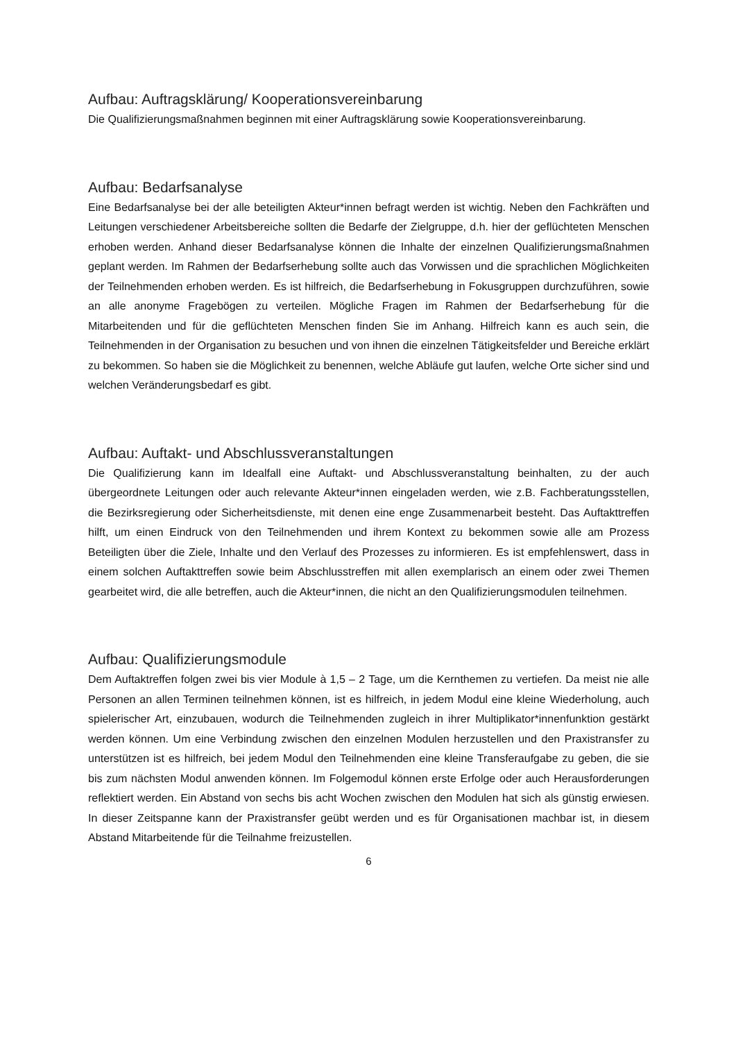Aufbau: Auftragsklärung/ Kooperationsvereinbarung
Die Qualifizierungsmaßnahmen beginnen mit einer Auftragsklärung sowie Kooperationsvereinbarung.
Aufbau: Bedarfsanalyse
Eine Bedarfsanalyse bei der alle beteiligten Akteur*innen befragt werden ist wichtig. Neben den Fachkräften und Leitungen verschiedener Arbeitsbereiche sollten die Bedarfe der Zielgruppe, d.h. hier der geflüchteten Menschen erhoben werden. Anhand dieser Bedarfsanalyse können die Inhalte der einzelnen Qualifizierungsmaßnahmen geplant werden. Im Rahmen der Bedarfserhebung sollte auch das Vorwissen und die sprachlichen Möglichkeiten der Teilnehmenden erhoben werden. Es ist hilfreich, die Bedarfserhebung in Fokusgruppen durchzuführen, sowie an alle anonyme Fragebögen zu verteilen. Mögliche Fragen im Rahmen der Bedarfserhebung für die Mitarbeitenden und für die geflüchteten Menschen finden Sie im Anhang. Hilfreich kann es auch sein, die Teilnehmenden in der Organisation zu besuchen und von ihnen die einzelnen Tätigkeitsfelder und Bereiche erklärt zu bekommen. So haben sie die Möglichkeit zu benennen, welche Abläufe gut laufen, welche Orte sicher sind und welchen Veränderungsbedarf es gibt.
Aufbau: Auftakt- und Abschlussveranstaltungen
Die Qualifizierung kann im Idealfall eine Auftakt- und Abschlussveranstaltung beinhalten, zu der auch übergeordnete Leitungen oder auch relevante Akteur*innen eingeladen werden, wie z.B. Fachberatungsstellen, die Bezirksregierung oder Sicherheitsdienste, mit denen eine enge Zusammenarbeit besteht. Das Auftakttreffen hilft, um einen Eindruck von den Teilnehmenden und ihrem Kontext zu bekommen sowie alle am Prozess Beteiligten über die Ziele, Inhalte und den Verlauf des Prozesses zu informieren. Es ist empfehlenswert, dass in einem solchen Auftakttreffen sowie beim Abschlusstreffen mit allen exemplarisch an einem oder zwei Themen gearbeitet wird, die alle betreffen, auch die Akteur*innen, die nicht an den Qualifizierungsmodulen teilnehmen.
Aufbau: Qualifizierungsmodule
Dem Auftaktreffen folgen zwei bis vier Module à 1,5 – 2 Tage, um die Kernthemen zu vertiefen. Da meist nie alle Personen an allen Terminen teilnehmen können, ist es hilfreich, in jedem Modul eine kleine Wiederholung, auch spielerischer Art, einzubauen, wodurch die Teilnehmenden zugleich in ihrer Multiplikator*innenfunktion gestärkt werden können. Um eine Verbindung zwischen den einzelnen Modulen herzustellen und den Praxistransfer zu unterstützen ist es hilfreich, bei jedem Modul den Teilnehmenden eine kleine Transferaufgabe zu geben, die sie bis zum nächsten Modul anwenden können. Im Folgemodul können erste Erfolge oder auch Herausforderungen reflektiert werden. Ein Abstand von sechs bis acht Wochen zwischen den Modulen hat sich als günstig erwiesen. In dieser Zeitspanne kann der Praxistransfer geübt werden und es für Organisationen machbar ist, in diesem Abstand Mitarbeitende für die Teilnahme freizustellen.
6